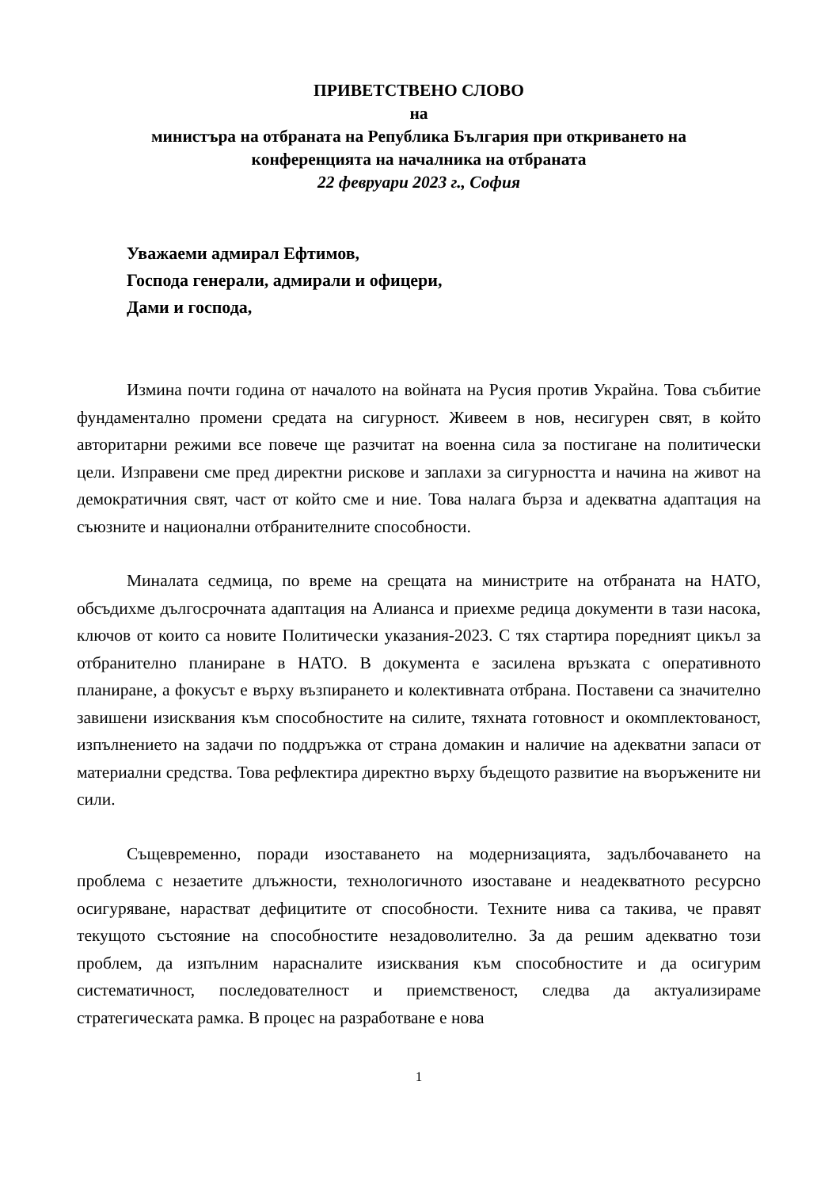ПРИВЕТСТВЕНО СЛОВО
на
министъра на отбраната на Република България при откриването на
конференцията на началника на отбраната
22 февруари 2023 г., София
Уважаеми адмирал Ефтимов,
Господа генерали, адмирали и офицери,
Дами и господа,
Измина почти година от началото на войната на Русия против Украйна. Това събитие фундаментално промени средата на сигурност. Живеем в нов, несигурен свят, в който авторитарни режими все повече ще разчитат на военна сила за постигане на политически цели. Изправени сме пред директни рискове и заплахи за сигурността и начина на живот на демократичния свят, част от който сме и ние. Това налага бърза и адекватна адаптация на съюзните и национални отбранителните способности.
Миналата седмица, по време на срещата на министрите на отбраната на НАТО, обсъдихме дългосрочната адаптация на Алианса и приехме редица документи в тази насока, ключов от които са новите Политически указания-2023. С тях стартира поредният цикъл за отбранително планиране в НАТО. В документа е засилена връзката с оперативното планиране, а фокусът е върху възпирането и колективната отбрана. Поставени са значително завишени изисквания към способностите на силите, тяхната готовност и окомплектованост, изпълнението на задачи по поддръжка от страна домакин и наличие на адекватни запаси от материални средства. Това рефлектира директно върху бъдещото развитие на въоръжените ни сили.
Същевременно, поради изоставането на модернизацията, задълбочаването на проблема с незаетите длъжности, технологичното изоставане и неадекватното ресурсно осигуряване, нарастват дефицитите от способности. Техните нива са такива, че правят текущото състояние на способностите незадоволително. За да решим адекватно този проблем, да изпълним нарасналите изисквания към способностите и да осигурим систематичност, последователност и приемственост, следва да актуализираме стратегическата рамка. В процес на разработване е нова
1